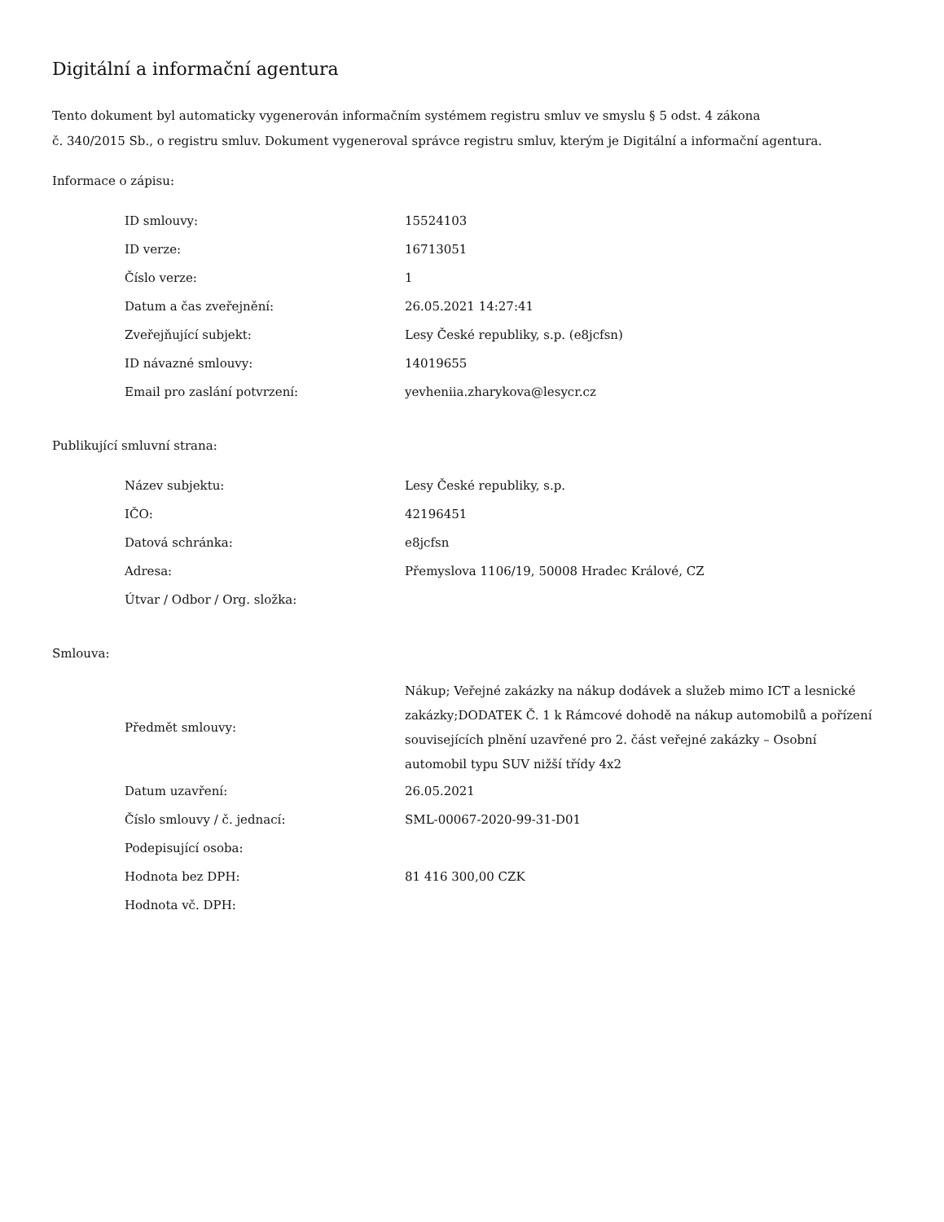Digitální a informační agentura
Tento dokument byl automaticky vygenerován informačním systémem registru smluv ve smyslu § 5 odst. 4 zákona
č. 340/2015 Sb., o registru smluv. Dokument vygeneroval správce registru smluv, kterým je Digitální a informační agentura.
Informace o zápisu:
| ID smlouvy: | 15524103 |
| ID verze: | 16713051 |
| Číslo verze: | 1 |
| Datum a čas zveřejnění: | 26.05.2021 14:27:41 |
| Zveřejňující subjekt: | Lesy České republiky, s.p. (e8jcfsn) |
| ID návazné smlouvy: | 14019655 |
| Email pro zaslání potvrzení: | yevheniia.zharykova@lesycr.cz |
Publikující smluvní strana:
| Název subjektu: | Lesy České republiky, s.p. |
| IČO: | 42196451 |
| Datová schránka: | e8jcfsn |
| Adresa: | Přemyslova 1106/19, 50008 Hradec Králové, CZ |
| Útvar / Odbor / Org. složka: | |
Smlouva:
| Předmět smlouvy: | Nákup; Veřejné zakázky na nákup dodávek a služeb mimo ICT a lesnické zakázky;DODATEK Č. 1 k Rámcové dohodě na nákup automobilů a pořízení souvisejících plnění uzavřené pro 2. část veřejné zakázky – Osobní automobil typu SUV nižší třídy 4x2 |
| Datum uzavření: | 26.05.2021 |
| Číslo smlouvy / č. jednací: | SML-00067-2020-99-31-D01 |
| Podepisující osoba: | |
| Hodnota bez DPH: | 81 416 300,00 CZK |
| Hodnota vč. DPH: | |